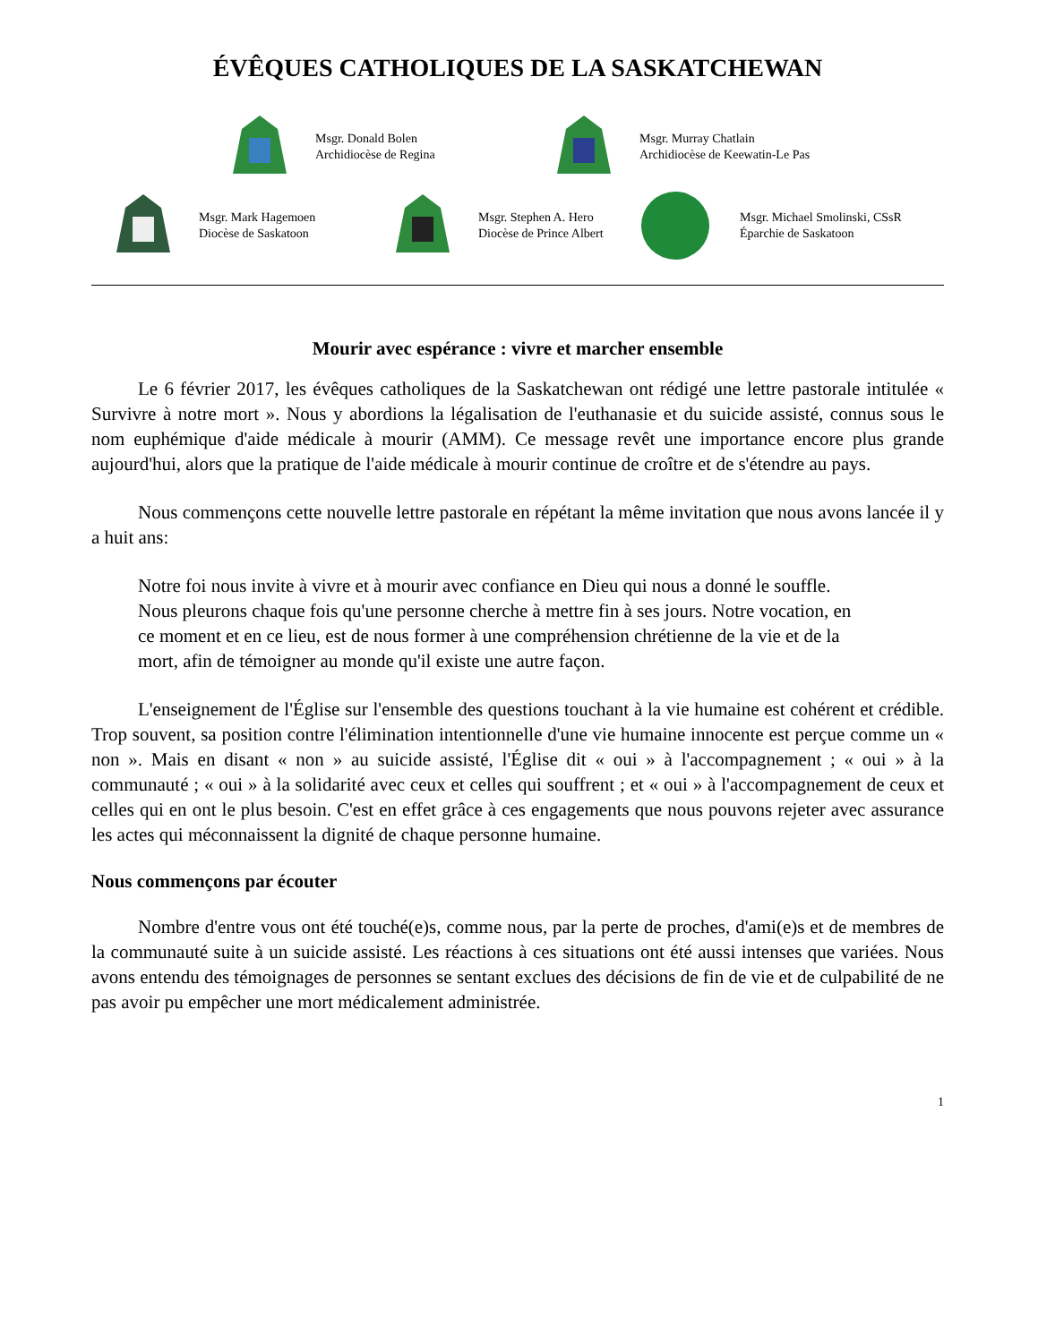ÉVÊQUES CATHOLIQUES DE LA SASKATCHEWAN
Msgr. Donald Bolen
Archidiocèse de Regina
Msgr. Murray Chatlain
Archidiocèse de Keewatin-Le Pas
Msgr. Mark Hagemoen
Diocèse de Saskatoon
Msgr. Stephen A. Hero
Diocèse de Prince Albert
Msgr. Michael Smolinski, CSsR
Éparchie de Saskatoon
Mourir avec espérance : vivre et marcher ensemble
Le 6 février 2017, les évêques catholiques de la Saskatchewan ont rédigé une lettre pastorale intitulée « Survivre à notre mort ». Nous y abordions la légalisation de l'euthanasie et du suicide assisté, connus sous le nom euphémique d'aide médicale à mourir (AMM). Ce message revêt une importance encore plus grande aujourd'hui, alors que la pratique de l'aide médicale à mourir continue de croître et de s'étendre au pays.
Nous commençons cette nouvelle lettre pastorale en répétant la même invitation que nous avons lancée il y a huit ans:
Notre foi nous invite à vivre et à mourir avec confiance en Dieu qui nous a donné le souffle. Nous pleurons chaque fois qu'une personne cherche à mettre fin à ses jours. Notre vocation, en ce moment et en ce lieu, est de nous former à une compréhension chrétienne de la vie et de la mort, afin de témoigner au monde qu'il existe une autre façon.
L'enseignement de l'Église sur l'ensemble des questions touchant à la vie humaine est cohérent et crédible. Trop souvent, sa position contre l'élimination intentionnelle d'une vie humaine innocente est perçue comme un « non ». Mais en disant « non » au suicide assisté, l'Église dit « oui » à l'accompagnement ; « oui » à la communauté ; « oui » à la solidarité avec ceux et celles qui souffrent ; et « oui » à l'accompagnement de ceux et celles qui en ont le plus besoin. C'est en effet grâce à ces engagements que nous pouvons rejeter avec assurance les actes qui méconnaissent la dignité de chaque personne humaine.
Nous commençons par écouter
Nombre d'entre vous ont été touché(e)s, comme nous, par la perte de proches, d'ami(e)s et de membres de la communauté suite à un suicide assisté. Les réactions à ces situations ont été aussi intenses que variées. Nous avons entendu des témoignages de personnes se sentant exclues des décisions de fin de vie et de culpabilité de ne pas avoir pu empêcher une mort médicalement administrée.
1